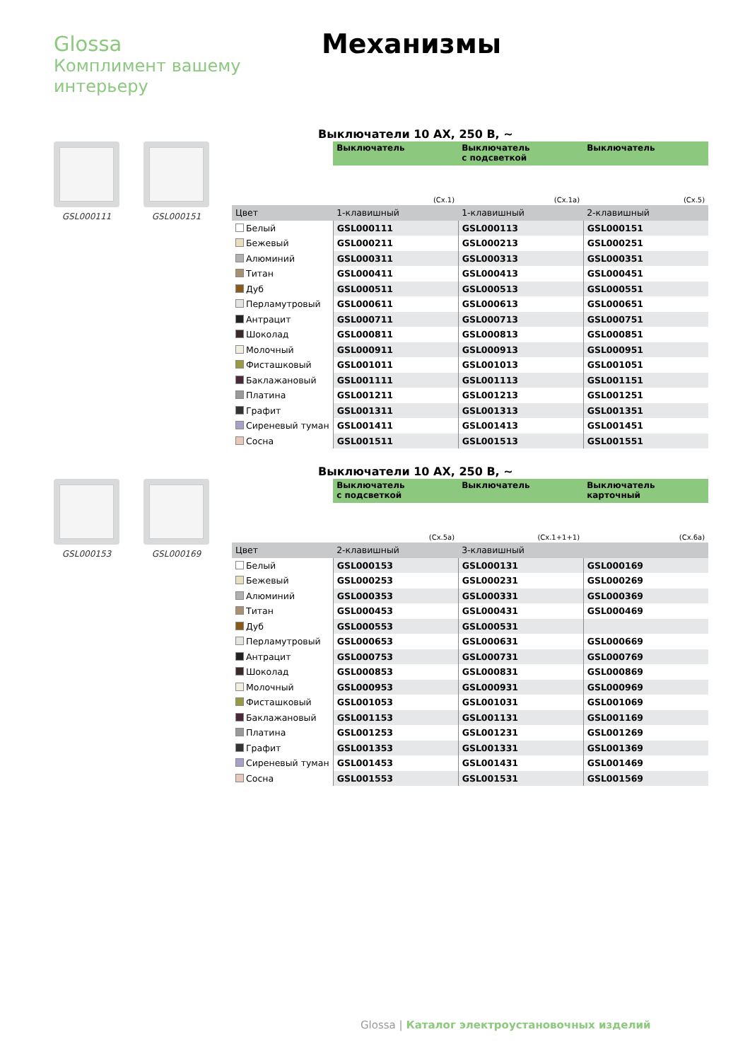Glossa
Комплимент вашему
интерьеру
Механизмы
GSL000111 GSL000151
Выключатели 10 АХ, 250 В, ~
| | Выключатель | Выключатель с подсветкой | Выключатель |
| | (Сх.1) | (Сх.1а) | (Сх.5) |
| Цвет | 1-клавишный | 1-клавишный | 2-клавишный |
| Белый | GSL000111 | GSL000113 | GSL000151 |
| Бежевый | GSL000211 | GSL000213 | GSL000251 |
| Алюминий | GSL000311 | GSL000313 | GSL000351 |
| Титан | GSL000411 | GSL000413 | GSL000451 |
| Дуб | GSL000511 | GSL000513 | GSL000551 |
| Перламутровый | GSL000611 | GSL000613 | GSL000651 |
| Антрацит | GSL000711 | GSL000713 | GSL000751 |
| Шоколад | GSL000811 | GSL000813 | GSL000851 |
| Молочный | GSL000911 | GSL000913 | GSL000951 |
| Фисташковый | GSL001011 | GSL001013 | GSL001051 |
| Баклажановый | GSL001111 | GSL001113 | GSL001151 |
| Платина | GSL001211 | GSL001213 | GSL001251 |
| Графит | GSL001311 | GSL001313 | GSL001351 |
| Сиреневый туман | GSL001411 | GSL001413 | GSL001451 |
| Сосна | GSL001511 | GSL001513 | GSL001551 |
GSL000153 GSL000169
Выключатели 10 АХ, 250 В, ~
| | Выключатель с подсветкой | Выключатель | Выключатель карточный |
| | (Сх.5а) | (Сх.1+1+1) | (Сх.6а) |
| Цвет | 2-клавишный | 3-клавишный | |
| Белый | GSL000153 | GSL000131 | GSL000169 |
| Бежевый | GSL000253 | GSL000231 | GSL000269 |
| Алюминий | GSL000353 | GSL000331 | GSL000369 |
| Титан | GSL000453 | GSL000431 | GSL000469 |
| Дуб | GSL000553 | GSL000531 | |
| Перламутровый | GSL000653 | GSL000631 | GSL000669 |
| Антрацит | GSL000753 | GSL000731 | GSL000769 |
| Шоколад | GSL000853 | GSL000831 | GSL000869 |
| Молочный | GSL000953 | GSL000931 | GSL000969 |
| Фисташковый | GSL001053 | GSL001031 | GSL001069 |
| Баклажановый | GSL001153 | GSL001131 | GSL001169 |
| Платина | GSL001253 | GSL001231 | GSL001269 |
| Графит | GSL001353 | GSL001331 | GSL001369 |
| Сиреневый туман | GSL001453 | GSL001431 | GSL001469 |
| Сосна | GSL001553 | GSL001531 | GSL001569 |
Glossa | Каталог электроустановочных изделий